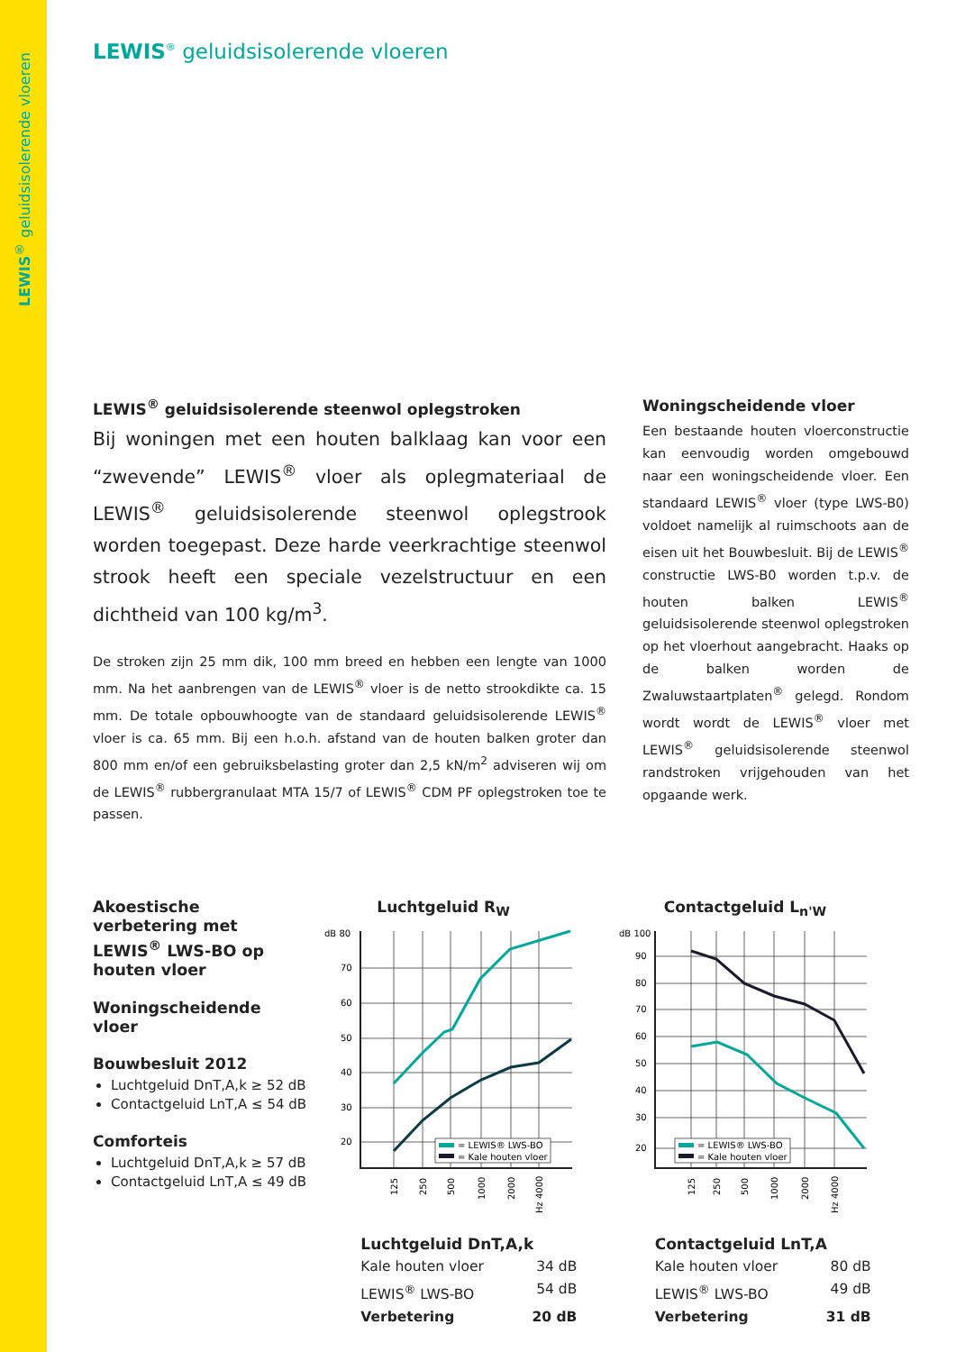LEWIS<sup>®</sup> geluidsisolerende vloeren
LEWIS<sup>®</sup> geluidsisolerende vloeren
LEWIS<sup>®</sup> geluidsisolerende steenwol oplegstroken
Bij woningen met een houten balklaag kan voor een “zwevende” LEWIS<sup>®</sup> vloer als oplegmateriaal de LEWIS<sup>®</sup> geluidsisolerende steenwol oplegstrook worden toegepast. Deze harde veerkrachtige steenwol strook heeft een speciale vezelstructuur en een dichtheid van 100 kg/m<sup>3</sup>.
De stroken zijn 25 mm dik, 100 mm breed en hebben een lengte van 1000 mm. Na het aanbrengen van de LEWIS<sup>®</sup> vloer is de netto strookdikte ca. 15 mm. De totale opbouwhoogte van de standaard geluidsisolerende LEWIS<sup>®</sup> vloer is ca. 65 mm. Bij een h.o.h. afstand van de houten balken groter dan 800 mm en/of een gebruiksbelasting groter dan 2,5 kN/m<sup>2</sup> adviseren wij om de LEWIS<sup>®</sup> rubbergranulaat MTA 15/7 of LEWIS<sup>®</sup> CDM PF oplegstroken toe te passen.
Woningscheidende vloer
Een bestaande houten vloerconstructie kan eenvoudig worden omgebouwd naar een woningscheidende vloer. Een standaard LEWIS<sup>®</sup> vloer (type LWS-B0) voldoet namelijk al ruimschoots aan de eisen uit het Bouwbesluit. Bij de LEWIS<sup>®</sup> constructie LWS-B0 worden t.p.v. de houten balken LEWIS<sup>®</sup> geluidsisolerende steenwol oplegstroken op het vloerhout aangebracht. Haaks op de balken worden de Zwaluwstaartplaten<sup>®</sup> gelegd. Rondom wordt wordt de LEWIS<sup>®</sup> vloer met LEWIS<sup>®</sup> geluidsisolerende steenwol randstroken vrijgehouden van het opgaande werk.
Akoestische verbetering met LEWIS<sup>®</sup> LWS-BO op houten vloer
Woningscheidende vloer
Bouwbesluit 2012
Luchtgeluid DnT,A,k ≥ 52 dB
Contactgeluid LnT,A ≤ 54 dB
Comforteis
Luchtgeluid DnT,A,k ≥ 57 dB
Contactgeluid LnT,A ≤ 49 dB
Luchtgeluid R<sub>W</sub>
dB 80
70
60
50
40
30
20
= LEWIS® LWS-BO
= Kale houten vloer
125
250
500
1000
2000
Hz 4000
Luchtgeluid DnT,A,k
Kale houten vloer 34 dB
LEWIS<sup>®</sup> LWS-BO 54 dB
Verbetering 20 dB
Contactgeluid L<sub>n'W</sub>
dB 100
90
80
70
60
50
40
30
20
= LEWIS® LWS-BO
= Kale houten vloer
125
250
500
1000
2000
Hz 4000
Contactgeluid LnT,A
Kale houten vloer 80 dB
LEWIS<sup>®</sup> LWS-BO 49 dB
Verbetering 31 dB